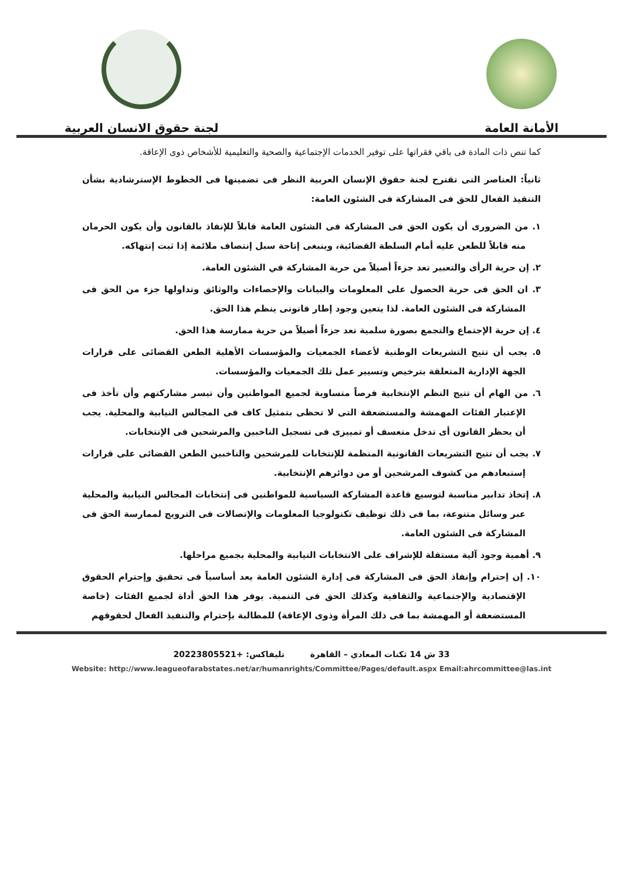الأمانة العامة
لجنة حقوق الانسان العربية
كما تنص ذات المادة فى باقي فقراتها على توفير الخدمات الإجتماعية والصحية والتعليمية للأشخاص ذوى الإعاقة.
ثانياً: العناصر التى تقترح لجنة حقوق الإنسان العربية النظر فى تضمينها فى الخطوط الإسترشادية بشأن التنفيذ الفعال للحق فى المشاركة فى الشئون العامة:
١. من الضرورى أن يكون الحق فى المشاركة فى الشئون العامة قابلاً للإنفاذ بالقانون وأن يكون الحرمان منه قابلاً للطعن عليه أمام السلطة القضائية، وينبغى إتاحة سبل إنتصاف ملائمة إذا ثبت إنتهاكه.
٢. إن حرية الرأى والتعبير تعد جزءاً أصيلاً من حرية المشاركة في الشئون العامة.
٣. ان الحق فى حرية الحصول على المعلومات والبيانات والإحصاءات والوثائق وتداولها جزء من الحق فى المشاركة فى الشئون العامة. لذا يتعين وجود إطار قانونى ينظم هذا الحق.
٤. إن حرية الإجتماع والتجمع بصورة سلمية تعد جزءاً أصيلاً من حرية ممارسة هذا الحق.
٥. يجب أن تتيح التشريعات الوطنية لأعضاء الجمعيات والمؤسسات الأهلية الطعن القضائى على قرارات الجهة الإدارية المتعلقة بترخيص وتسيير عمل تلك الجمعيات والمؤسسات.
٦. من الهام أن تتيح النظم الإنتخابية فرصاً متساوية لجميع المواطنين وأن تيسر مشاركتهم وأن تأخذ فى الإعتبار الفئات المهمشة والمستضعفة التى لا تحظى بتمثيل كاف فى المجالس النيابية والمحلية. يجب أن يحظر القانون أى تدخل متعسف أو تمييزى فى تسجيل الناخبين والمرشحين فى الإنتخابات.
٧. يجب أن تتيح التشريعات القانونية المنظمة للإنتخابات للمرشحين والناخبين الطعن القضائى على قرارات إستبعادهم من كشوف المرشحين أو من دوائرهم الإنتخابية.
٨. إتخاذ تدابير مناسبة لتوسيع قاعدة المشاركة السياسية للمواطنين فى إنتخابات المجالس النيابية والمحلية عبر وسائل متنوعة، بما فى ذلك توظيف تكنولوجيا المعلومات والإتصالات فى الترويج لممارسة الحق فى المشاركة فى الشئون العامة.
٩. أهمية وجود آلية مستقلة للإشراف على الانتخابات النيابية والمحلية بجميع مراحلها.
١٠. إن إحترام وإنفاذ الحق فى المشاركة فى إدارة الشئون العامة يعد أساسياً فى تحقيق وإحترام الحقوق الإقتصادية والإجتماعية والثقافية وكذلك الحق فى التنمية. يوفر هذا الحق أداة لجميع الفئات (خاصة المستضعفة أو المهمشة بما فى ذلك المرأة وذوى الإعاقة) للمطالبة بإحترام والتنفيذ الفعال لحقوقهم
33 ش 14 ثكنات المعادي – القاهرة تليفاكس: +20223805521
Website: http://www.leagueofarabstates.net/ar/humanrights/Committee/Pages/default.aspx Email:ahrcommittee@las.int